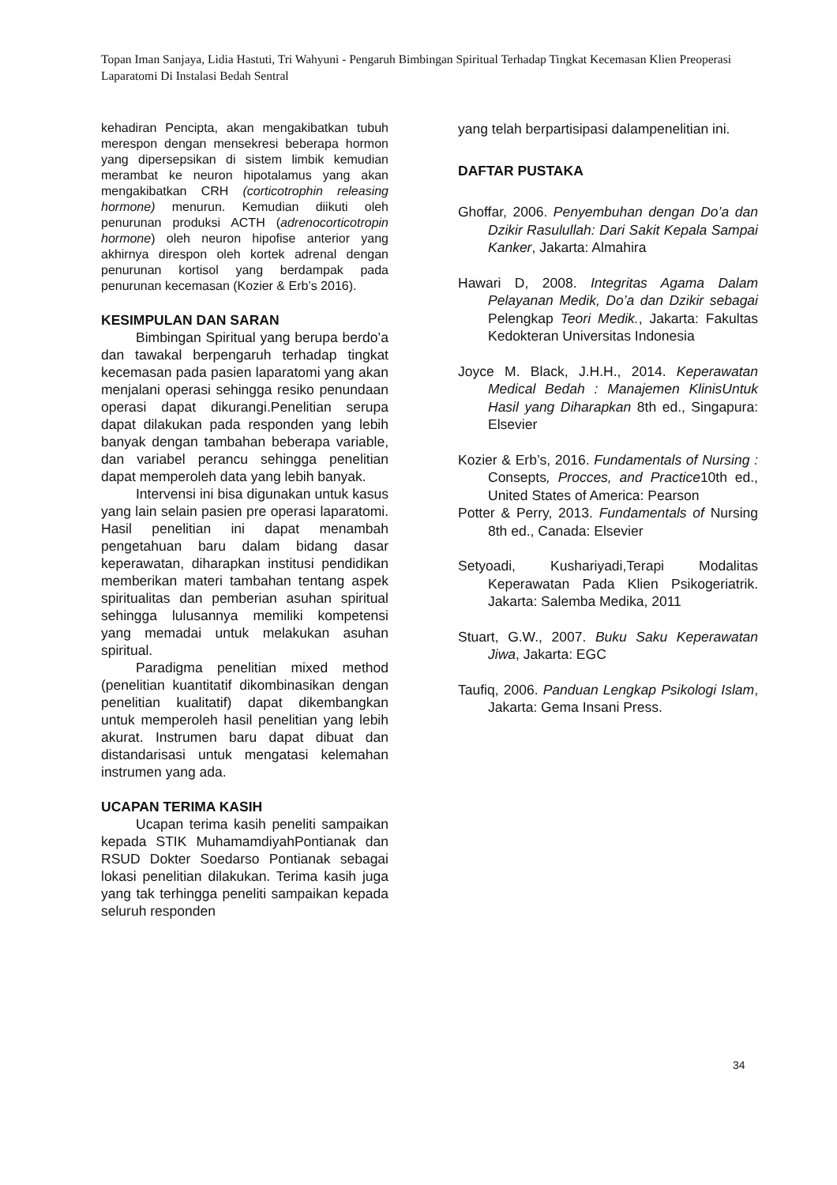Topan Iman Sanjaya, Lidia Hastuti, Tri Wahyuni - Pengaruh Bimbingan Spiritual Terhadap Tingkat Kecemasan Klien Preoperasi Laparatomi Di Instalasi Bedah Sentral
kehadiran Pencipta, akan mengakibatkan tubuh merespon dengan mensekresi beberapa hormon yang dipersepsikan di sistem limbik kemudian merambat ke neuron hipotalamus yang akan mengakibatkan CRH (corticotrophin releasing hormone) menurun. Kemudian diikuti oleh penurunan produksi ACTH (adrenocorticotropin hormone) oleh neuron hipofise anterior yang akhirnya direspon oleh kortek adrenal dengan penurunan kortisol yang berdampak pada penurunan kecemasan (Kozier & Erb’s 2016).
KESIMPULAN DAN SARAN
Bimbingan Spiritual yang berupa berdo’a dan tawakal berpengaruh terhadap tingkat kecemasan pada pasien laparatomi yang akan menjalani operasi sehingga resiko penundaan operasi dapat dikurangi.Penelitian serupa dapat dilakukan pada responden yang lebih banyak dengan tambahan beberapa variable, dan variabel perancu sehingga penelitian dapat memperoleh data yang lebih banyak.
Intervensi ini bisa digunakan untuk kasus yang lain selain pasien pre operasi laparatomi. Hasil penelitian ini dapat menambah pengetahuan baru dalam bidang dasar keperawatan, diharapkan institusi pendidikan memberikan materi tambahan tentang aspek spiritualitas dan pemberian asuhan spiritual sehingga lulusannya memiliki kompetensi yang memadai untuk melakukan asuhan spiritual.
Paradigma penelitian mixed method (penelitian kuantitatif dikombinasikan dengan penelitian kualitatif) dapat dikembangkan untuk memperoleh hasil penelitian yang lebih akurat. Instrumen baru dapat dibuat dan distandarisasi untuk mengatasi kelemahan instrumen yang ada.
UCAPAN TERIMA KASIH
Ucapan terima kasih peneliti sampaikan kepada STIK MuhamamdiyahPontianak dan RSUD Dokter Soedarso Pontianak sebagai lokasi penelitian dilakukan. Terima kasih juga yang tak terhingga peneliti sampaikan kepada seluruh responden
yang telah berpartisipasi dalampenelitian ini.
DAFTAR PUSTAKA
Ghoffar, 2006. Penyembuhan dengan Do’a dan Dzikir Rasulullah: Dari Sakit Kepala Sampai Kanker, Jakarta: Almahira
Hawari D, 2008. Integritas Agama Dalam Pelayanan Medik, Do’a dan Dzikir sebagai Pelengkap Teori Medik., Jakarta: Fakultas Kedokteran Universitas Indonesia
Joyce M. Black, J.H.H., 2014. Keperawatan Medical Bedah : Manajemen KlinisUntuk Hasil yang Diharapkan 8th ed., Singapura: Elsevier
Kozier & Erb’s, 2016. Fundamentals of Nursing : Consepts, Procces, and Practice10th ed., United States of America: Pearson
Potter & Perry, 2013. Fundamentals of Nursing 8th ed., Canada: Elsevier
Setyoadi, Kushariyadi,Terapi Modalitas Keperawatan Pada Klien Psikogeriatrik. Jakarta: Salemba Medika, 2011
Stuart, G.W., 2007. Buku Saku Keperawatan Jiwa, Jakarta: EGC
Taufiq, 2006. Panduan Lengkap Psikologi Islam, Jakarta: Gema Insani Press.
34